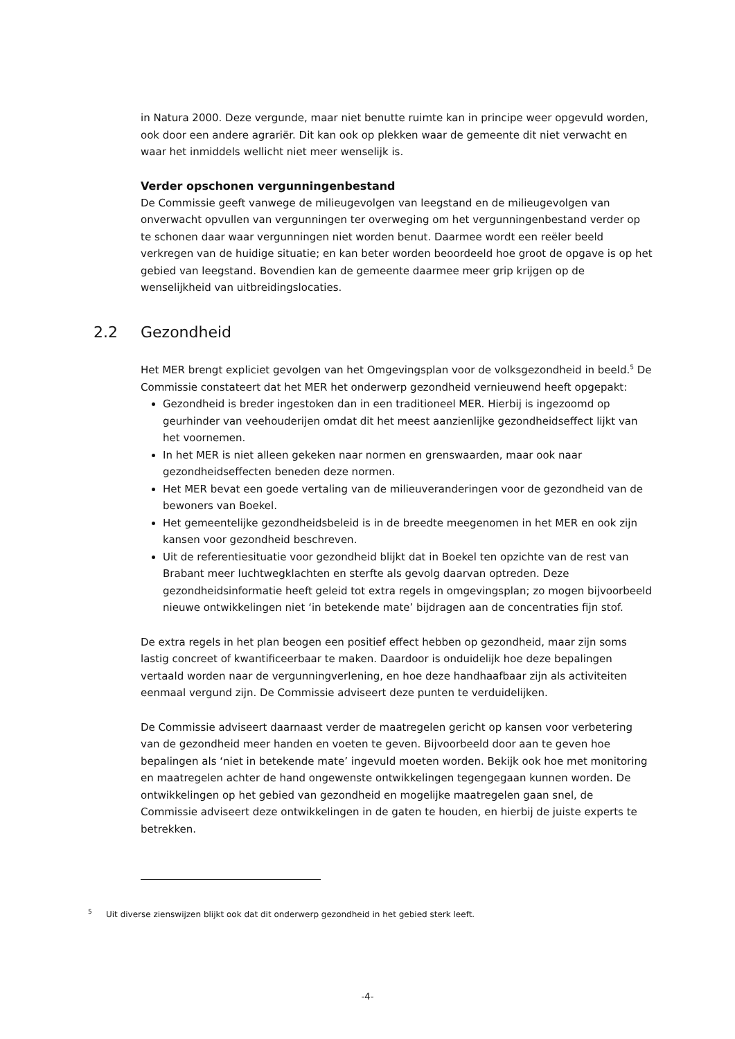in Natura 2000. Deze vergunde, maar niet benutte ruimte kan in principe weer opgevuld worden, ook door een andere agrariër. Dit kan ook op plekken waar de gemeente dit niet verwacht en waar het inmiddels wellicht niet meer wenselijk is.
Verder opschonen vergunningenbestand
De Commissie geeft vanwege de milieugevolgen van leegstand en de milieugevolgen van onverwacht opvullen van vergunningen ter overweging om het vergunningenbestand verder op te schonen daar waar vergunningen niet worden benut. Daarmee wordt een reëler beeld verkregen van de huidige situatie; en kan beter worden beoordeeld hoe groot de opgave is op het gebied van leegstand. Bovendien kan de gemeente daarmee meer grip krijgen op de wenselijkheid van uitbreidingslocaties.
2.2 Gezondheid
Het MER brengt expliciet gevolgen van het Omgevingsplan voor de volksgezondheid in beeld.<sup>5</sup> De Commissie constateert dat het MER het onderwerp gezondheid vernieuwend heeft opgepakt:
Gezondheid is breder ingestoken dan in een traditioneel MER. Hierbij is ingezoomd op geurhinder van veehouderijen omdat dit het meest aanzienlijke gezondheidseffect lijkt van het voornemen.
In het MER is niet alleen gekeken naar normen en grenswaarden, maar ook naar gezondheidseffecten beneden deze normen.
Het MER bevat een goede vertaling van de milieuveranderingen voor de gezondheid van de bewoners van Boekel.
Het gemeentelijke gezondheidsbeleid is in de breedte meegenomen in het MER en ook zijn kansen voor gezondheid beschreven.
Uit de referentiesituatie voor gezondheid blijkt dat in Boekel ten opzichte van de rest van Brabant meer luchtwegklachten en sterfte als gevolg daarvan optreden. Deze gezondheidsinformatie heeft geleid tot extra regels in omgevingsplan; zo mogen bijvoorbeeld nieuwe ontwikkelingen niet ‘in betekende mate’ bijdragen aan de concentraties fijn stof.
De extra regels in het plan beogen een positief effect hebben op gezondheid, maar zijn soms lastig concreet of kwantificeerbaar te maken. Daardoor is onduidelijk hoe deze bepalingen vertaald worden naar de vergunningverlening, en hoe deze handhaafbaar zijn als activiteiten eenmaal vergund zijn. De Commissie adviseert deze punten te verduidelijken.
De Commissie adviseert daarnaast verder de maatregelen gericht op kansen voor verbetering van de gezondheid meer handen en voeten te geven. Bijvoorbeeld door aan te geven hoe bepalingen als ‘niet in betekende mate’ ingevuld moeten worden. Bekijk ook hoe met monitoring en maatregelen achter de hand ongewenste ontwikkelingen tegengegaan kunnen worden. De ontwikkelingen op het gebied van gezondheid en mogelijke maatregelen gaan snel, de Commissie adviseert deze ontwikkelingen in de gaten te houden, en hierbij de juiste experts te betrekken.
<sup>5</sup> Uit diverse zienswijzen blijkt ook dat dit onderwerp gezondheid in het gebied sterk leeft.
-4-